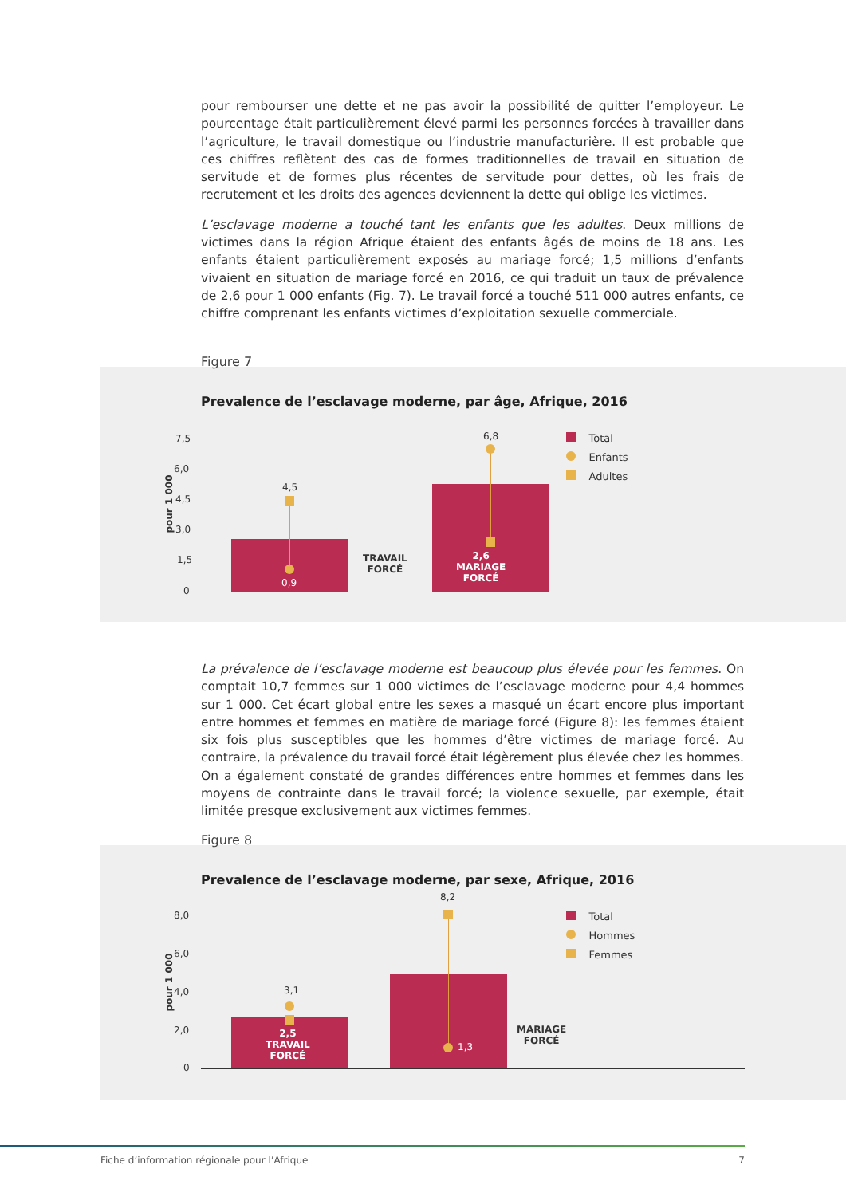pour rembourser une dette et ne pas avoir la possibilité de quitter l’employeur. Le pourcentage était particulièrement élevé parmi les personnes forcées à travailler dans l’agriculture, le travail domestique ou l’industrie manufacturière. Il est probable que ces chiffres reflètent des cas de formes traditionnelles de travail en situation de servitude et de formes plus récentes de servitude pour dettes, où les frais de recrutement et les droits des agences deviennent la dette qui oblige les victimes.
L’esclavage moderne a touché tant les enfants que les adultes. Deux millions de victimes dans la région Afrique étaient des enfants âgés de moins de 18 ans. Les enfants étaient particulièrement exposés au mariage forcé; 1,5 millions d’enfants vivaient en situation de mariage forcé en 2016, ce qui traduit un taux de prévalence de 2,6 pour 1 000 enfants (Fig. 7). Le travail forcé a touché 511 000 autres enfants, ce chiffre comprenant les enfants victimes d’exploitation sexuelle commerciale.
Figure 7
Prevalence de l’esclavage moderne, par âge, Afrique, 2016
pour 1 000
7,5
6,0
4,5
3,0
1,5
0
4,5
0,9
6,8
2,6
MARIAGE
FORCÉ
TRAVAIL
FORCÉ
Total
Enfants
Adultes
La prévalence de l’esclavage moderne est beaucoup plus élevée pour les femmes. On comptait 10,7 femmes sur 1 000 victimes de l’esclavage moderne pour 4,4 hommes sur 1 000. Cet écart global entre les sexes a masqué un écart encore plus important entre hommes et femmes en matière de mariage forcé (Figure 8): les femmes étaient six fois plus susceptibles que les hommes d’être victimes de mariage forcé. Au contraire, la prévalence du travail forcé était légèrement plus élevée chez les hommes. On a également constaté de grandes différences entre hommes et femmes dans les moyens de contrainte dans le travail forcé; la violence sexuelle, par exemple, était limitée presque exclusivement aux victimes femmes.
Figure 8
Prevalence de l’esclavage moderne, par sexe, Afrique, 2016
pour 1 000
8,0
6,0
4,0
2,0
0
3,1
2,5
TRAVAIL
FORCÉ
8,2
1,3
MARIAGE
FORCÉ
Total
Hommes
Femmes
Fiche d’information régionale pour l’Afrique 7